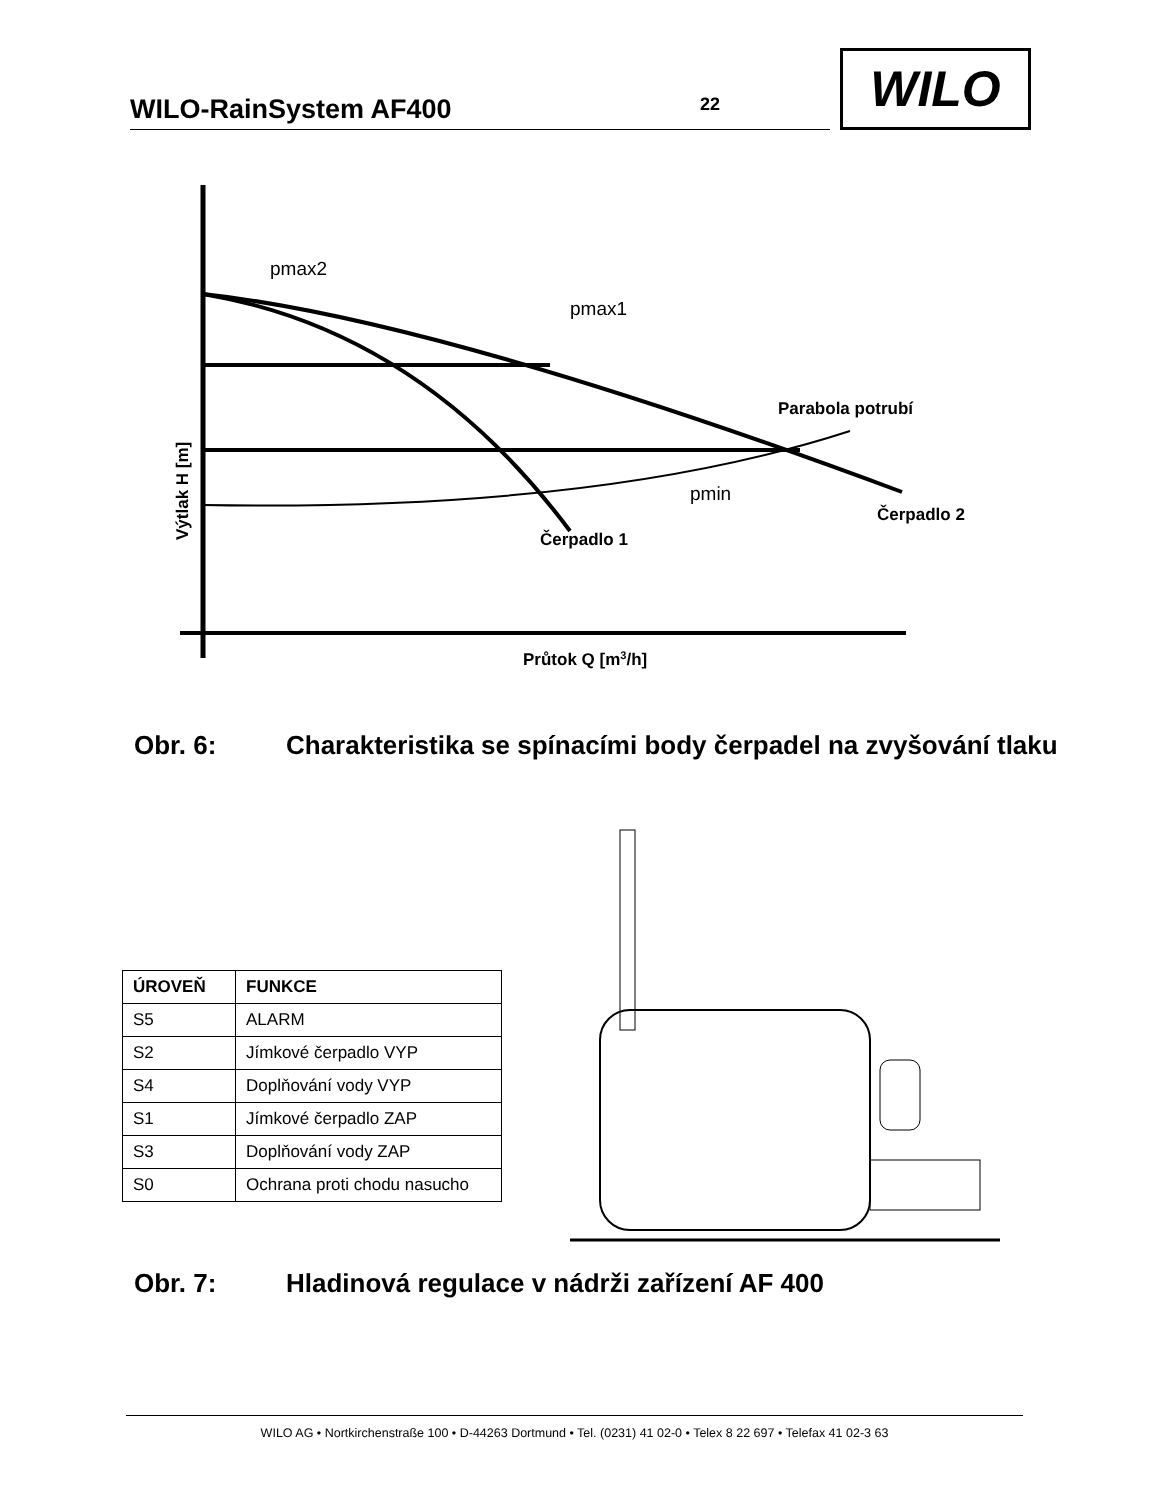WILO-RainSystem AF400 22
WILO
pmax2
pmax1
pmin
Parabola potrubí
Čerpadlo 2
Čerpadlo 1
Průtok Q [m3/h]
Výtlak H [m]
Obr. 6: Charakteristika se spínacími body čerpadel na zvyšování tlaku
| ÚROVEŇ | FUNKCE |
| --- | --- |
| S5 | ALARM |
| S2 | Jímkové čerpadlo VYP |
| S4 | Doplňování vody VYP |
| S1 | Jímkové čerpadlo ZAP |
| S3 | Doplňování vody ZAP |
| S0 | Ochrana proti chodu nasucho |
Obr. 7: Hladinová regulace v nádrži zařízení AF 400
WILO AG • Nortkirchenstraße 100 • D-44263 Dortmund • Tel. (0231) 41 02-0 • Telex 8 22 697 • Telefax 41 02-3 63